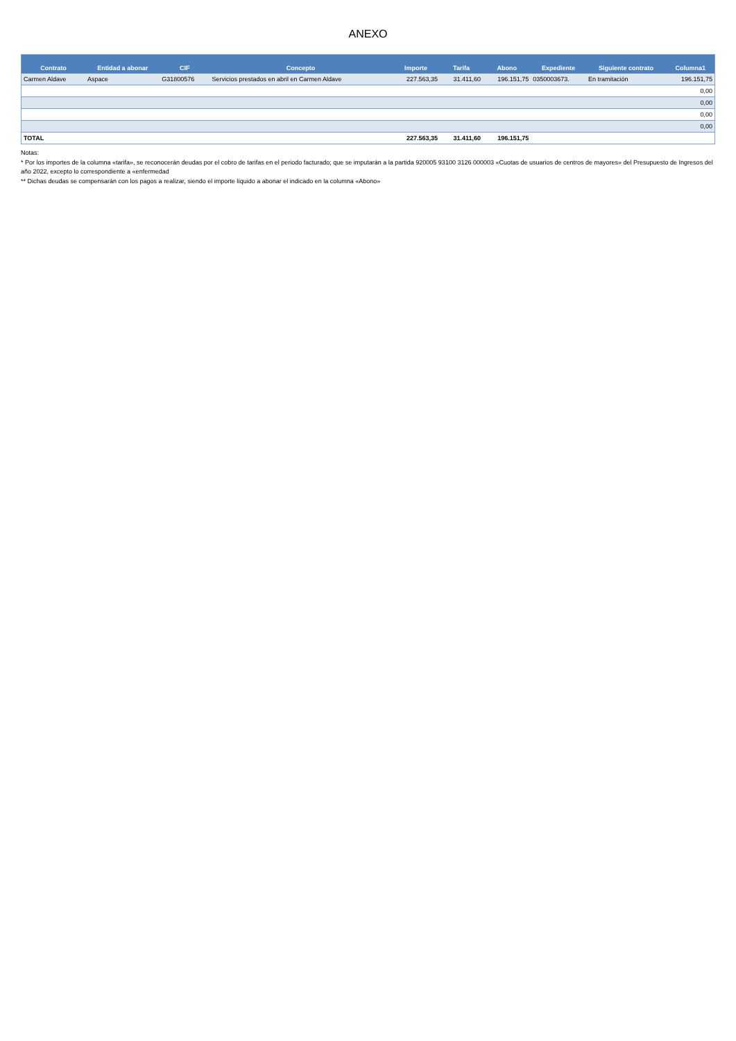ANEXO
| Contrato | Entidad a abonar | CIF | Concepto | Importe | Tarifa | Abono | Expediente | Siguiente contrato | Columna1 |
| --- | --- | --- | --- | --- | --- | --- | --- | --- | --- |
| Carmen Aldave | Aspace | G31800576 | Servicios prestados en abril en Carmen Aldave | 227.563,35 | 31.411,60 | 196.151,75 | 0350003673. | En tramitación | 196.151,75 |
| | | | | | | | | | 0,00 |
| | | | | | | | | | 0,00 |
| | | | | | | | | | 0,00 |
| | | | | | | | | | 0,00 |
| TOTAL | | | | 227.563,35 | 31.411,60 | 196.151,75 | | | |
Notas:
* Por los importes de la columna «tarifa», se reconocerán deudas por el cobro de tarifas en el periodo facturado; que se imputarán a la partida 920005 93100 3126 000003 «Cuotas de usuarios de centros de mayores» del Presupuesto de Ingresos del año 2022, excepto lo correspondiente a «enfermedad
** Dichas deudas se compensarán con los pagos a realizar, siendo el importe líquido a abonar el indicado en la columna «Abono»